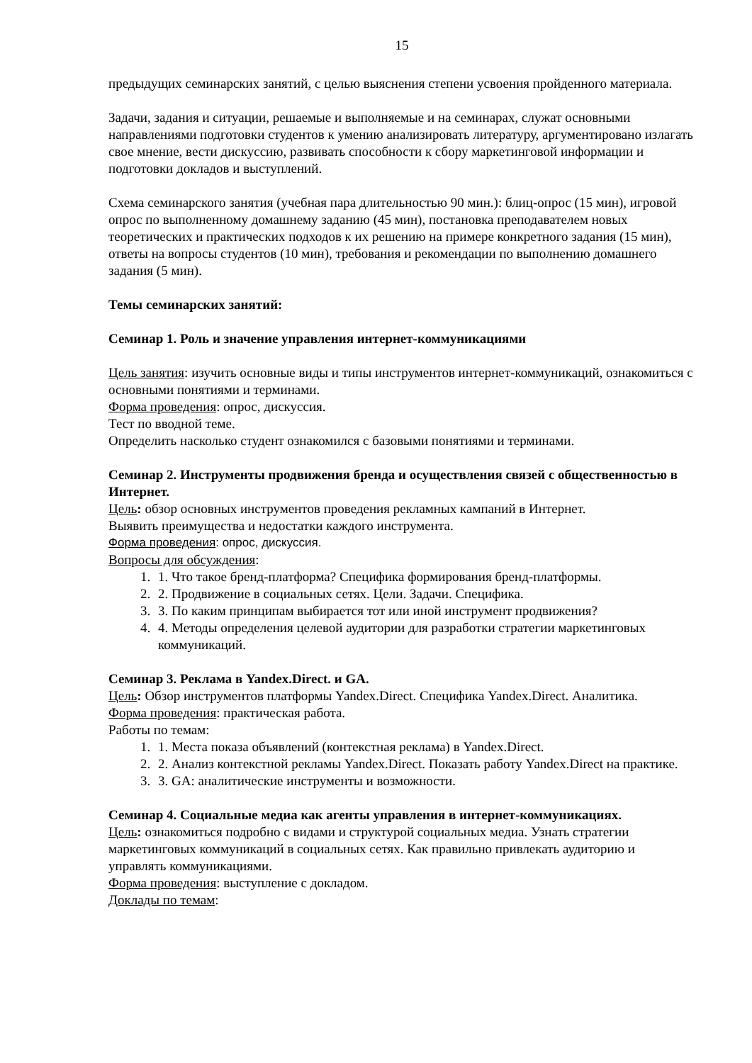15
предыдущих семинарских занятий, с целью выяснения степени усвоения пройденного материала.
Задачи, задания и ситуации, решаемые и выполняемые и на семинарах, служат основными направлениями подготовки студентов к умению анализировать литературу, аргументировано излагать свое мнение, вести дискуссию, развивать способности к сбору маркетинговой информации и подготовки докладов и выступлений.
Схема семинарского занятия (учебная пара длительностью 90 мин.): блиц-опрос (15 мин), игровой опрос по выполненному домашнему заданию (45 мин), постановка преподавателем новых теоретических и практических подходов к их решению на примере конкретного задания (15 мин), ответы на вопросы студентов (10 мин), требования и рекомендации по выполнению домашнего задания (5 мин).
Темы семинарских занятий:
Семинар 1. Роль и значение управления интернет-коммуникациями
Цель занятия: изучить основные виды и типы инструментов интернет-коммуникаций, ознакомиться с основными понятиями и терминами.
Форма проведения: опрос, дискуссия.
Тест по вводной теме.
Определить насколько студент ознакомился с базовыми понятиями и терминами.
Семинар 2. Инструменты продвижения бренда и осуществления связей с общественностью в Интернет.
Цель: обзор основных инструментов проведения рекламных кампаний в Интернет.
Выявить преимущества и недостатки каждого инструмента.
Форма проведения: опрос, дискуссия.
Вопросы для обсуждения:
1. 1. Что такое бренд-платформа? Специфика формирования бренд-платформы.
2. 2. Продвижение в социальных сетях. Цели. Задачи. Специфика.
3. 3. По каким принципам выбирается тот или иной инструмент продвижения?
4. 4. Методы определения целевой аудитории для разработки стратегии маркетинговых коммуникаций.
Семинар 3. Реклама в Yandex.Direct. и GA.
Цель: Обзор инструментов платформы Yandex.Direct. Специфика Yandex.Direct. Аналитика.
Форма проведения: практическая работа.
Работы по темам:
1. 1. Места показа объявлений (контекстная реклама) в Yandex.Direct.
2. 2. Анализ контекстной рекламы Yandex.Direct. Показать работу Yandex.Direct на практике.
3. 3. GA: аналитические инструменты и возможности.
Семинар 4. Социальные медиа как агенты управления в интернет-коммуникациях.
Цель: ознакомиться подробно с видами и структурой социальных медиа. Узнать стратегии маркетинговых коммуникаций в социальных сетях. Как правильно привлекать аудиторию и управлять коммуникациями.
Форма проведения: выступление с докладом.
Доклады по темам: